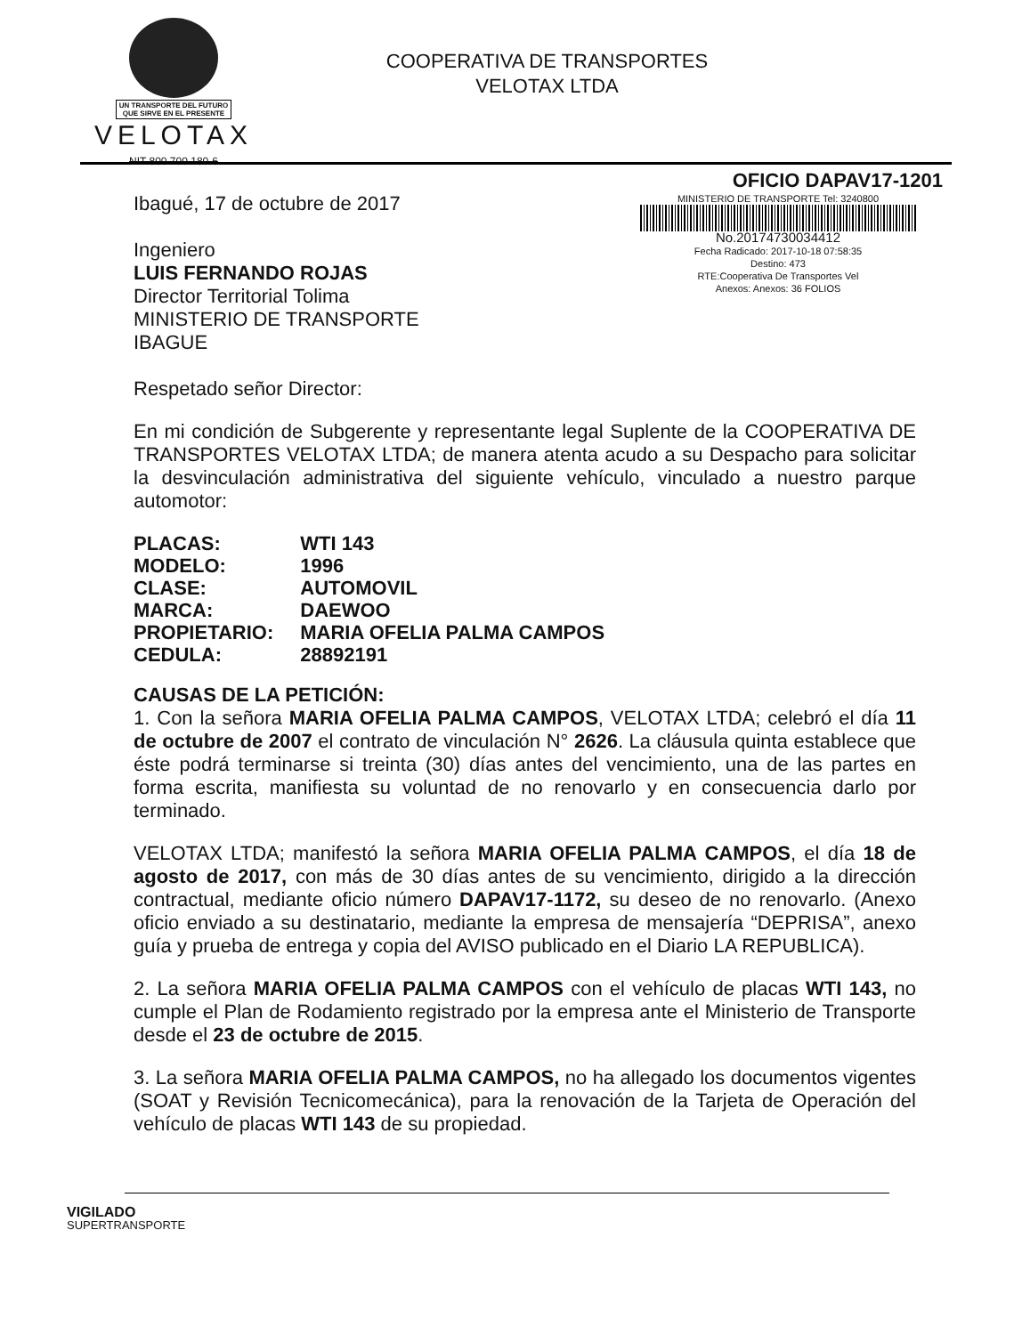UN TRANSPORTE DEL FUTURO
QUE SIRVE EN EL PRESENTE
VELOTAX
NIT 800 700 180-6
COOPERATIVA DE TRANSPORTES
VELOTAX LTDA
OFICIO DAPAV17-1201
Ibagué, 17 de octubre de 2017
Ingeniero
LUIS FERNANDO ROJAS
Director Territorial Tolima
MINISTERIO DE TRANSPORTE
IBAGUE
MINISTERIO DE TRANSPORTE Tel: 3240800
No.20174730034412
Fecha Radicado: 2017-10-18 07:58:35
Destino: 473
RTE:Cooperativa De Transportes Vel
Anexos: Anexos: 36 FOLIOS
Respetado señor Director:
En mi condición de Subgerente y representante legal Suplente de la COOPERATIVA DE TRANSPORTES VELOTAX LTDA; de manera atenta acudo a su Despacho para solicitar la desvinculación administrativa del siguiente vehículo, vinculado a nuestro parque automotor:
| PLACAS: | WTI 143 |
| MODELO: | 1996 |
| CLASE: | AUTOMOVIL |
| MARCA: | DAEWOO |
| PROPIETARIO: | MARIA OFELIA PALMA CAMPOS |
| CEDULA: | 28892191 |
CAUSAS DE LA PETICIÓN:
1. Con la señora MARIA OFELIA PALMA CAMPOS, VELOTAX LTDA; celebró el día 11 de octubre de 2007 el contrato de vinculación N° 2626. La cláusula quinta establece que éste podrá terminarse si treinta (30) días antes del vencimiento, una de las partes en forma escrita, manifiesta su voluntad de no renovarlo y en consecuencia darlo por terminado.
VELOTAX LTDA; manifestó la señora MARIA OFELIA PALMA CAMPOS, el día 18 de agosto de 2017, con más de 30 días antes de su vencimiento, dirigido a la dirección contractual, mediante oficio número DAPAV17-1172, su deseo de no renovarlo. (Anexo oficio enviado a su destinatario, mediante la empresa de mensajería “DEPRISA”, anexo guía y prueba de entrega y copia del AVISO publicado en el Diario LA REPUBLICA).
2. La señora MARIA OFELIA PALMA CAMPOS con el vehículo de placas WTI 143, no cumple el Plan de Rodamiento registrado por la empresa ante el Ministerio de Transporte desde el 23 de octubre de 2015.
3. La señora MARIA OFELIA PALMA CAMPOS, no ha allegado los documentos vigentes (SOAT y Revisión Tecnicomecánica), para la renovación de la Tarjeta de Operación del vehículo de placas WTI 143 de su propiedad.
VIGILADO
SUPERTRANSPORTE